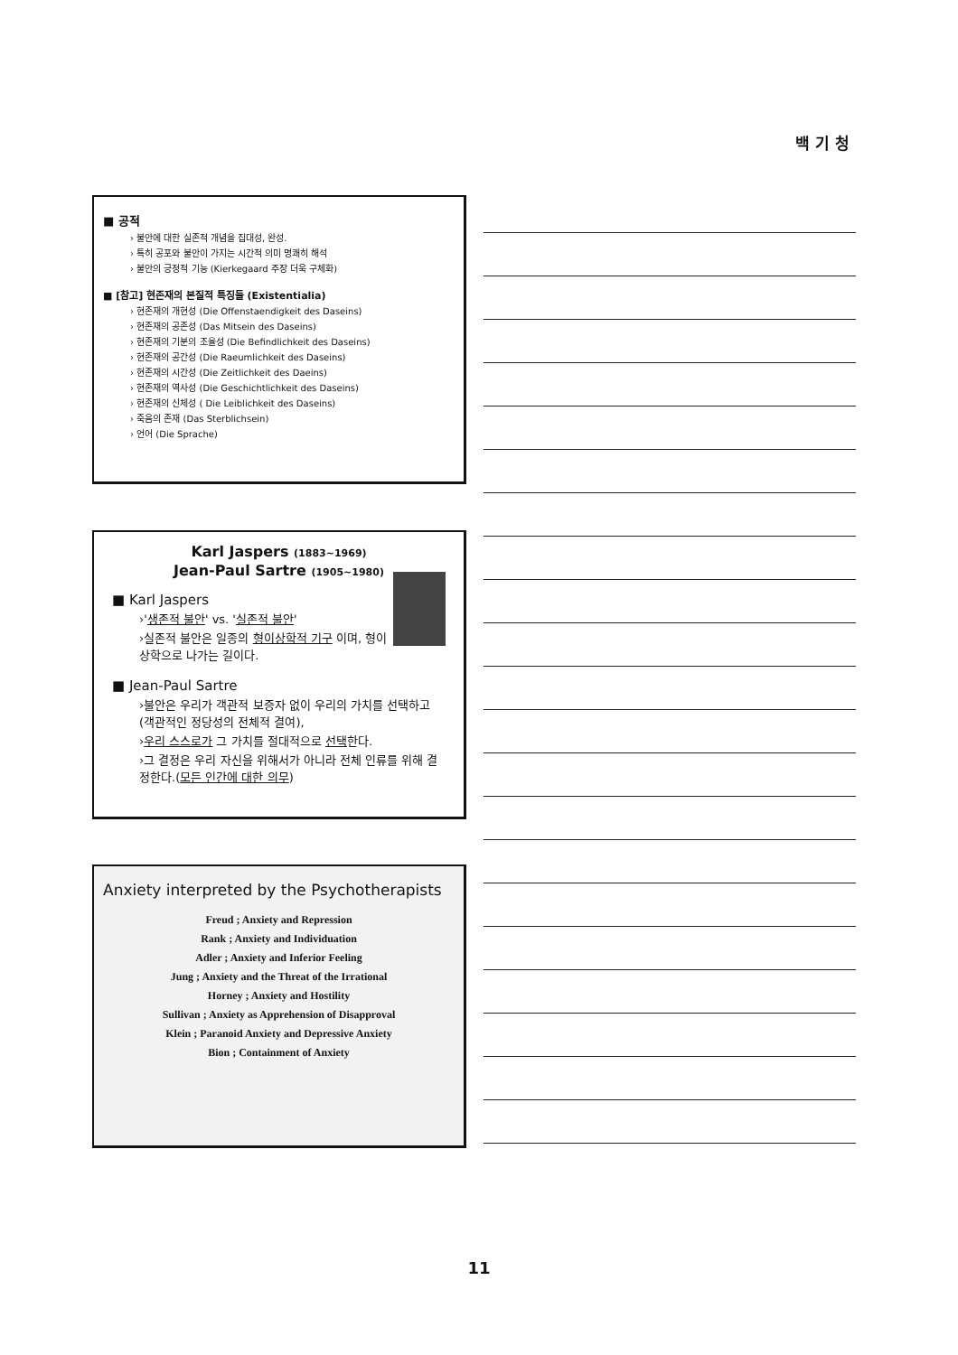백 기 청
■ 공적
› 불안에 대한 실존적 개념을 집대성, 완성.
› 특히 공포와 불안이 가지는 시간적 의미 명쾌히 해석
› 불안의 긍정적 기능 (Kierkegaard 주장 더욱 구체화)
■ [참고] 현존재의 본질적 특징들 (Existentialia)
› 현존재의 개현성 (Die Offenstaendigkeit des Daseins)
› 현존재의 공존성 (Das Mitsein des Daseins)
› 현존재의 기분의 조율성 (Die Befindlichkeit des Daseins)
› 현존재의 공간성 (Die Raeumlichkeit des Daseins)
› 현존재의 시간성 (Die Zeitlichkeit des Daeins)
› 현존재의 역사성 (Die Geschichtlichkeit des Daseins)
› 현존재의 신체성 ( Die Leiblichkeit des Daseins)
› 죽음의 존재 (Das Sterblichsein)
› 언어 (Die Sprache)
Karl Jaspers (1883~1969)
Jean-Paul Sartre (1905~1980)
■ Karl Jaspers
›'생존적 불안' vs. '실존적 불안'
›실존적 불안은 일종의 형이상학적 기구 이며, 형이상학으로 나가는 길이다.
■ Jean-Paul Sartre
›불안은 우리가 객관적 보증자 없이 우리의 가치를 선택하고 (객관적인 정당성의 전체적 결여),
›우리 스스로가 그 가치를 절대적으로 선택한다.
›그 결정은 우리 자신을 위해서가 아니라 전체 인류를 위해 결정한다.(모든 인간에 대한 의무)
Anxiety interpreted by the Psychotherapists
Freud ; Anxiety and Repression
Rank ; Anxiety and Individuation
Adler ; Anxiety and Inferior Feeling
Jung ; Anxiety and the Threat of the Irrational
Horney ; Anxiety and Hostility
Sullivan ; Anxiety as Apprehension of Disapproval
Klein ; Paranoid Anxiety and Depressive Anxiety
Bion ; Containment of Anxiety
11